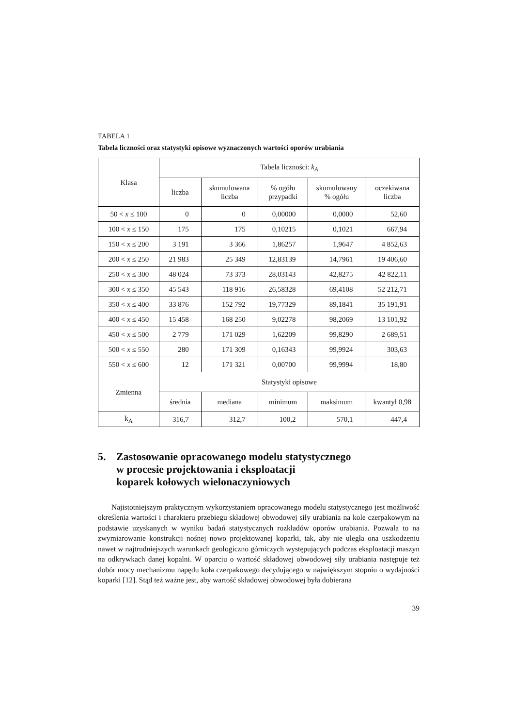TABELA 1
Tabela liczności oraz statystyki opisowe wyznaczonych wartości oporów urabiania
| Klasa | Tabela liczności: k<sub>A</sub> | | | | |
| --- | --- | --- | --- | --- | --- |
| | liczba | skumulowana liczba | % ogółu przypadki | skumulowany % ogółu | oczekiwana liczba |
| 50 < x ≤ 100 | 0 | 0 | 0,00000 | 0,0000 | 52,60 |
| 100 < x ≤ 150 | 175 | 175 | 0,10215 | 0,1021 | 667,94 |
| 150 < x ≤ 200 | 3 191 | 3 366 | 1,86257 | 1,9647 | 4 852,63 |
| 200 < x ≤ 250 | 21 983 | 25 349 | 12,83139 | 14,7961 | 19 406,60 |
| 250 < x ≤ 300 | 48 024 | 73 373 | 28,03143 | 42,8275 | 42 822,11 |
| 300 < x ≤ 350 | 45 543 | 118 916 | 26,58328 | 69,4108 | 52 212,71 |
| 350 < x ≤ 400 | 33 876 | 152 792 | 19,77329 | 89,1841 | 35 191,91 |
| 400 < x ≤ 450 | 15 458 | 168 250 | 9,02278 | 98,2069 | 13 101,92 |
| 450 < x ≤ 500 | 2 779 | 171 029 | 1,62209 | 99,8290 | 2 689,51 |
| 500 < x ≤ 550 | 280 | 171 309 | 0,16343 | 99,9924 | 303,63 |
| 550 < x ≤ 600 | 12 | 171 321 | 0,00700 | 99,9994 | 18,80 |
| Zmienna | Statystyki opisowe | | | | |
| | średnia | mediana | minimum | maksimum | kwantyl 0,98 |
| k<sub>A</sub> | 316,7 | 312,7 | 100,2 | 570,1 | 447,4 |
5. Zastosowanie opracowanego modelu statystycznego
w procesie projektowania i eksploatacji
koparek kołowych wielonaczyniowych
Najistotniejszym praktycznym wykorzystaniem opracowanego modelu statystycznego jest możliwość określenia wartości i charakteru przebiegu składowej obwodowej siły urabiania na kole czerpakowym na podstawie uzyskanych w wyniku badań statystycznych rozkładów oporów urabiania. Pozwala to na zwymiarowanie konstrukcji nośnej nowo projektowanej koparki, tak, aby nie uległa ona uszkodzeniu nawet w najtrudniejszych warunkach geologiczno górniczych występujących podczas eksploatacji maszyn na odkrywkach danej kopalni. W oparciu o wartość składowej obwodowej siły urabiania następuje też dobór mocy mechanizmu napędu koła czerpakowego decydującego w największym stopniu o wydajności koparki [12]. Stąd też ważne jest, aby wartość składowej obwodowej była dobierana
39